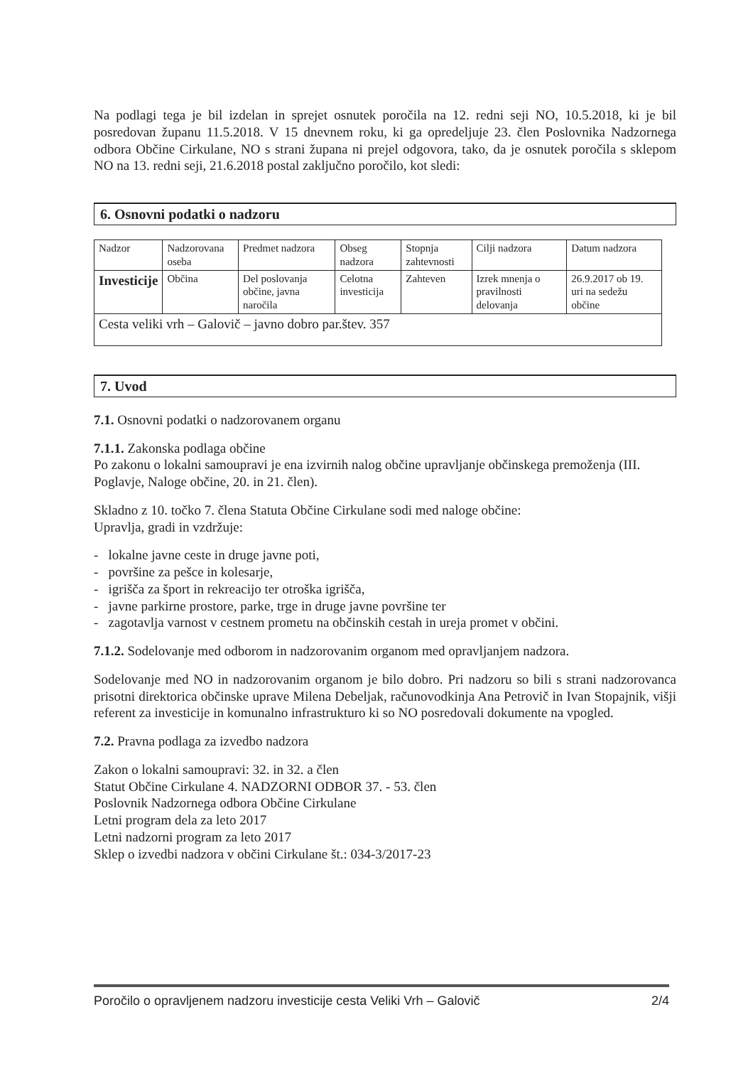Na podlagi tega je bil izdelan in sprejet osnutek poročila na 12. redni seji NO, 10.5.2018, ki je bil posredovan županu 11.5.2018. V 15 dnevnem roku, ki ga opredeljuje 23. člen Poslovnika Nadzornega odbora Občine Cirkulane, NO s strani župana ni prejel odgovora, tako, da je osnutek poročila s sklepom NO na 13. redni seji, 21.6.2018 postal zaključno poročilo, kot sledi:
6. Osnovni podatki o nadzoru
| Nadzor | Nadzorovana oseba | Predmet nadzora | Obseg nadzora | Stopnja zahtevnosti | Cilji nadzora | Datum nadzora |
| Investicije | Občina | Del poslovanja občine, javna naročila | Celotna investicija | Zahteven | Izrek mnenja o pravilnosti delovanja | 26.9.2017 ob 19. uri na sedežu občine |
| Cesta veliki vrh – Galovič – javno dobro par.štev. 357 | | | | | | |
7. Uvod
7.1. Osnovni podatki o nadzorovanem organu
7.1.1. Zakonska podlaga občine
Po zakonu o lokalni samoupravi je ena izvirnih nalog občine upravljanje občinskega premoženja (III. Poglavje, Naloge občine, 20. in 21. člen).
Skladno z 10. točko 7. člena Statuta Občine Cirkulane sodi med naloge občine:
Upravlja, gradi in vzdržuje:
- lokalne javne ceste in druge javne poti,
- površine za pešce in kolesarje,
- igrišča za šport in rekreacijo ter otroška igrišča,
- javne parkirne prostore, parke, trge in druge javne površine ter
- zagotavlja varnost v cestnem prometu na občinskih cestah in ureja promet v občini.
7.1.2. Sodelovanje med odborom in nadzorovanim organom med opravljanjem nadzora.
Sodelovanje med NO in nadzorovanim organom je bilo dobro. Pri nadzoru so bili s strani nadzorovanca prisotni direktorica občinske uprave Milena Debeljak, računovodkinja Ana Petrovič in Ivan Stopajnik, višji referent za investicije in komunalno infrastrukturo ki so NO posredovali dokumente na vpogled.
7.2. Pravna podlaga za izvedbo nadzora
Zakon o lokalni samoupravi: 32. in 32. a člen
Statut Občine Cirkulane 4. NADZORNI ODBOR 37. - 53. člen
Poslovnik Nadzornega odbora Občine Cirkulane
Letni program dela za leto 2017
Letni nadzorni program za leto 2017
Sklep o izvedbi nadzora v občini Cirkulane št.: 034-3/2017-23
Poročilo o opravljenem nadzoru investicije cesta Veliki Vrh – Galovič 2/4